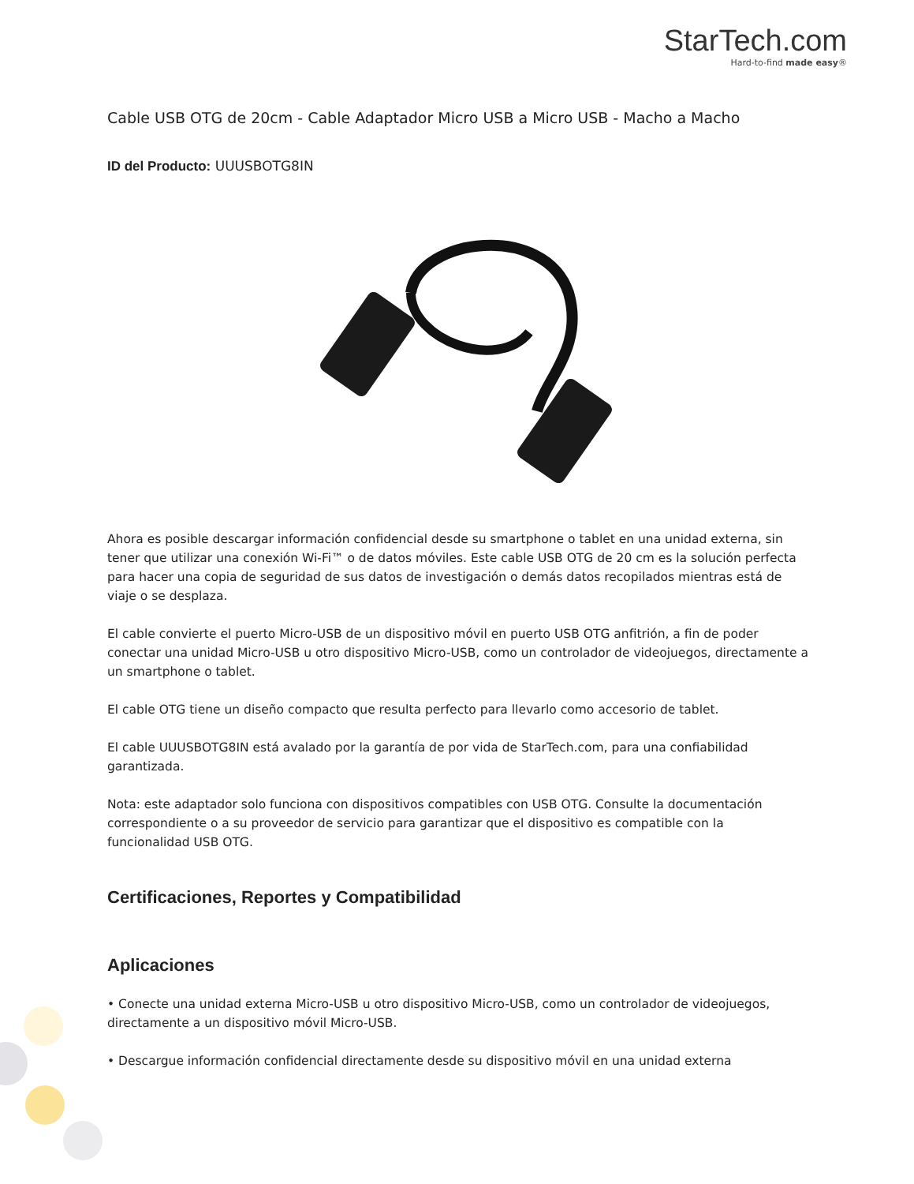StarTech.com
Hard-to-find made easy®
Cable USB OTG de 20cm - Cable Adaptador Micro USB a Micro USB - Macho a Macho
ID del Producto: UUUSBOTG8IN
Ahora es posible descargar información confidencial desde su smartphone o tablet en una unidad externa, sin tener que utilizar una conexión Wi-Fi™ o de datos móviles. Este cable USB OTG de 20 cm es la solución perfecta para hacer una copia de seguridad de sus datos de investigación o demás datos recopilados mientras está de viaje o se desplaza.
El cable convierte el puerto Micro-USB de un dispositivo móvil en puerto USB OTG anfitrión, a fin de poder conectar una unidad Micro-USB u otro dispositivo Micro-USB, como un controlador de videojuegos, directamente a un smartphone o tablet.
El cable OTG tiene un diseño compacto que resulta perfecto para llevarlo como accesorio de tablet.
El cable UUUSBOTG8IN está avalado por la garantía de por vida de StarTech.com, para una confiabilidad garantizada.
Nota: este adaptador solo funciona con dispositivos compatibles con USB OTG. Consulte la documentación correspondiente o a su proveedor de servicio para garantizar que el dispositivo es compatible con la funcionalidad USB OTG.
Certificaciones, Reportes y Compatibilidad
Aplicaciones
• Conecte una unidad externa Micro-USB u otro dispositivo Micro-USB, como un controlador de videojuegos, directamente a un dispositivo móvil Micro-USB.
• Descargue información confidencial directamente desde su dispositivo móvil en una unidad externa